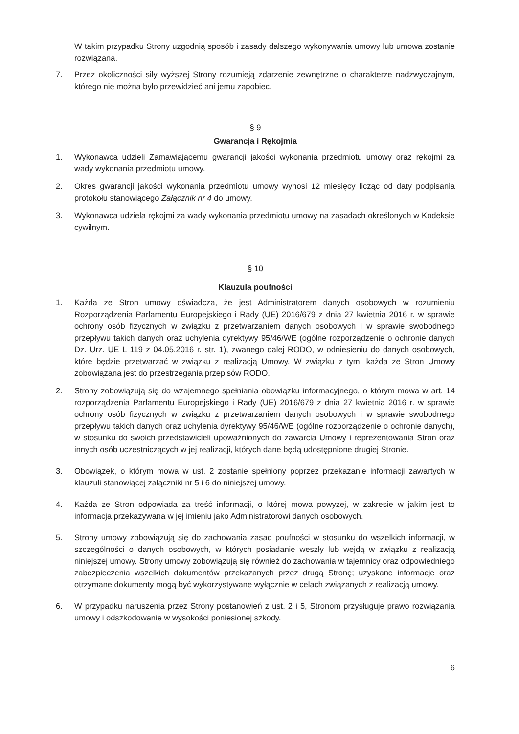W takim przypadku Strony uzgodnią sposób i zasady dalszego wykonywania umowy lub umowa zostanie rozwiązana.
7. Przez okoliczności siły wyższej Strony rozumieją zdarzenie zewnętrzne o charakterze nadzwyczajnym, którego nie można było przewidzieć ani jemu zapobiec.
§ 9
Gwarancja i Rękojmia
1. Wykonawca udzieli Zamawiającemu gwarancji jakości wykonania przedmiotu umowy oraz rękojmi za wady wykonania przedmiotu umowy.
2. Okres gwarancji jakości wykonania przedmiotu umowy wynosi 12 miesięcy licząc od daty podpisania protokołu stanowiącego Załącznik nr 4 do umowy.
3. Wykonawca udziela rękojmi za wady wykonania przedmiotu umowy na zasadach określonych w Kodeksie cywilnym.
§ 10
Klauzula poufności
1. Każda ze Stron umowy oświadcza, że jest Administratorem danych osobowych w rozumieniu Rozporządzenia Parlamentu Europejskiego i Rady (UE) 2016/679 z dnia 27 kwietnia 2016 r. w sprawie ochrony osób fizycznych w związku z przetwarzaniem danych osobowych i w sprawie swobodnego przepływu takich danych oraz uchylenia dyrektywy 95/46/WE (ogólne rozporządzenie o ochronie danych Dz. Urz. UE L 119 z 04.05.2016 r. str. 1), zwanego dalej RODO, w odniesieniu do danych osobowych, które będzie przetwarzać w związku z realizacją Umowy. W związku z tym, każda ze Stron Umowy zobowiązana jest do przestrzegania przepisów RODO.
2. Strony zobowiązują się do wzajemnego spełniania obowiązku informacyjnego, o którym mowa w art. 14 rozporządzenia Parlamentu Europejskiego i Rady (UE) 2016/679 z dnia 27 kwietnia 2016 r. w sprawie ochrony osób fizycznych w związku z przetwarzaniem danych osobowych i w sprawie swobodnego przepływu takich danych oraz uchylenia dyrektywy 95/46/WE (ogólne rozporządzenie o ochronie danych), w stosunku do swoich przedstawicieli upoważnionych do zawarcia Umowy i reprezentowania Stron oraz innych osób uczestniczących w jej realizacji, których dane będą udostępnione drugiej Stronie.
3. Obowiązek, o którym mowa w ust. 2 zostanie spełniony poprzez przekazanie informacji zawartych w klauzuli stanowiącej załączniki nr 5 i 6 do niniejszej umowy.
4. Każda ze Stron odpowiada za treść informacji, o której mowa powyżej, w zakresie w jakim jest to informacja przekazywana w jej imieniu jako Administratorowi danych osobowych.
5. Strony umowy zobowiązują się do zachowania zasad poufności w stosunku do wszelkich informacji, w szczególności o danych osobowych, w których posiadanie weszły lub wejdą w związku z realizacją niniejszej umowy. Strony umowy zobowiązują się również do zachowania w tajemnicy oraz odpowiedniego zabezpieczenia wszelkich dokumentów przekazanych przez drugą Stronę; uzyskane informacje oraz otrzymane dokumenty mogą być wykorzystywane wyłącznie w celach związanych z realizacją umowy.
6. W przypadku naruszenia przez Strony postanowień z ust. 2 i 5, Stronom przysługuje prawo rozwiązania umowy i odszkodowanie w wysokości poniesionej szkody.
6